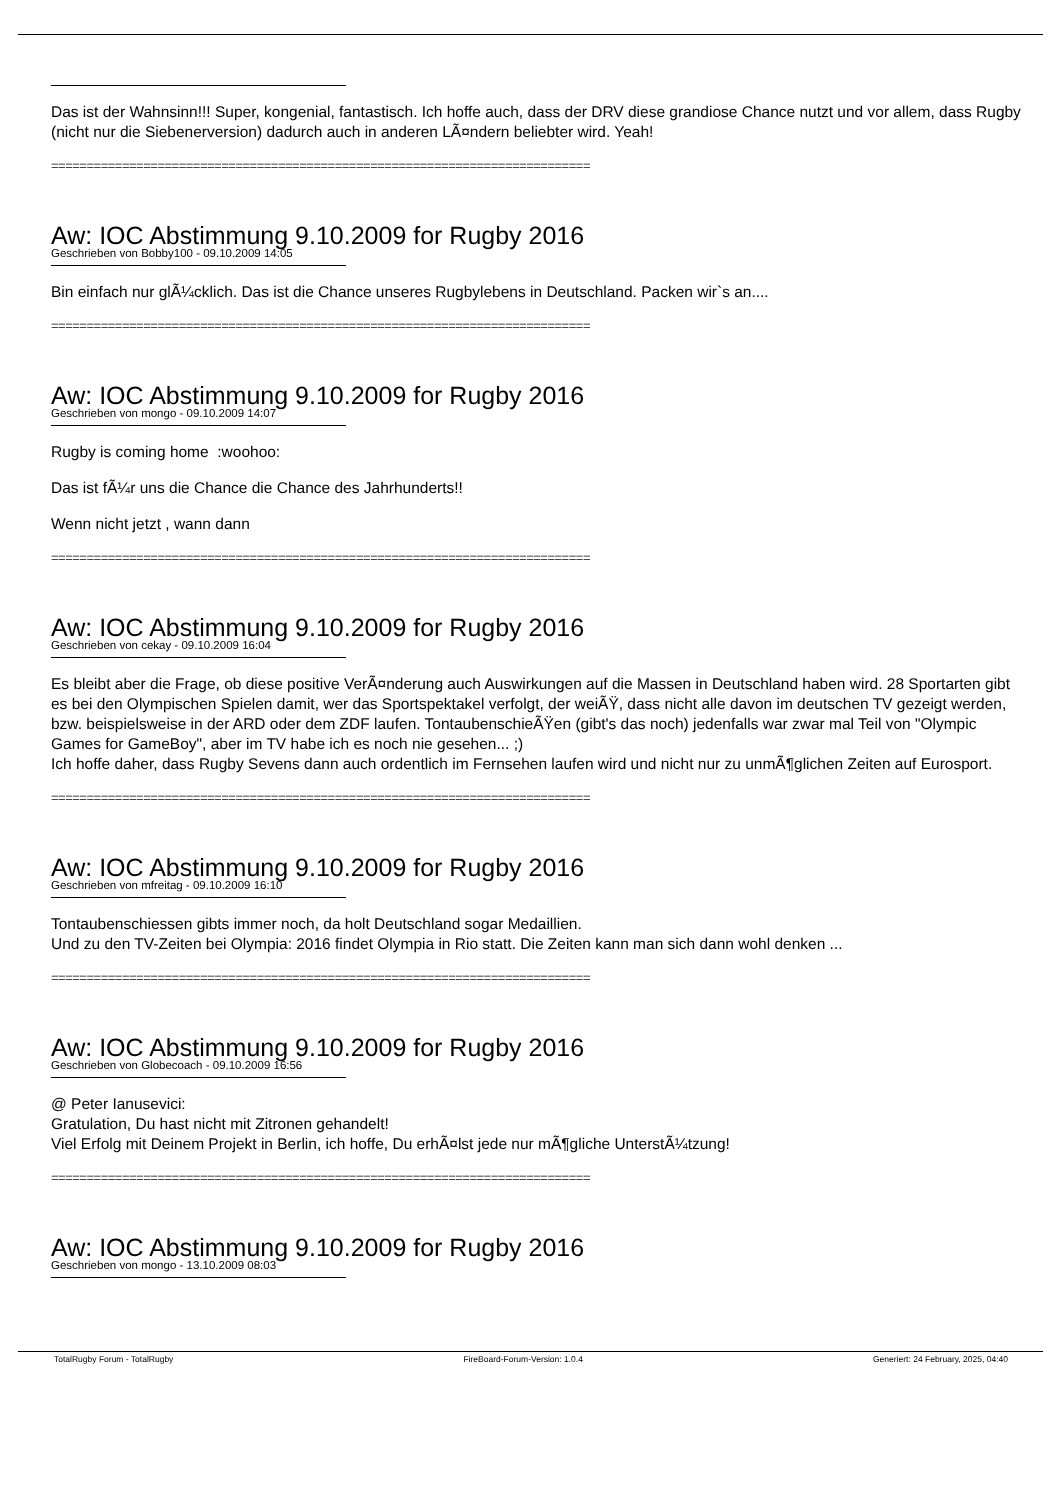Das ist der Wahnsinn!!! Super, kongenial, fantastisch. Ich hoffe auch, dass der DRV diese grandiose Chance nutzt und vor allem, dass Rugby (nicht nur die Siebenerversion) dadurch auch in anderen LÃ¤ndern beliebter wird. Yeah!
============================================================================
Aw: IOC Abstimmung 9.10.2009 for Rugby 2016
Geschrieben von Bobby100 - 09.10.2009 14:05
Bin einfach nur glÃ¼cklich. Das ist die Chance unseres Rugbylebens in Deutschland. Packen wir`s an....
============================================================================
Aw: IOC Abstimmung 9.10.2009 for Rugby 2016
Geschrieben von mongo - 09.10.2009 14:07
Rugby is coming home :woohoo:
Das ist fÃ¼r uns die Chance die Chance des Jahrhunderts!!
Wenn nicht jetzt , wann dann
============================================================================
Aw: IOC Abstimmung 9.10.2009 for Rugby 2016
Geschrieben von cekay - 09.10.2009 16:04
Es bleibt aber die Frage, ob diese positive VerÃ¤nderung auch Auswirkungen auf die Massen in Deutschland haben wird. 28 Sportarten gibt es bei den Olympischen Spielen damit, wer das Sportspektakel verfolgt, der weiÃŸ, dass nicht alle davon im deutschen TV gezeigt werden, bzw. beispielsweise in der ARD oder dem ZDF laufen. TontaubenschieÃŸen (gibt's das noch) jedenfalls war zwar mal Teil von "Olympic Games for GameBoy", aber im TV habe ich es noch nie gesehen... ;)
Ich hoffe daher, dass Rugby Sevens dann auch ordentlich im Fernsehen laufen wird und nicht nur zu unmÃ¶glichen Zeiten auf Eurosport.
============================================================================
Aw: IOC Abstimmung 9.10.2009 for Rugby 2016
Geschrieben von mfreitag - 09.10.2009 16:10
Tontaubenschiessen gibts immer noch, da holt Deutschland sogar Medaillien.
Und zu den TV-Zeiten bei Olympia: 2016 findet Olympia in Rio statt. Die Zeiten kann man sich dann wohl denken ...
============================================================================
Aw: IOC Abstimmung 9.10.2009 for Rugby 2016
Geschrieben von Globecoach - 09.10.2009 16:56
@ Peter Ianusevici:
Gratulation, Du hast nicht mit Zitronen gehandelt!
Viel Erfolg mit Deinem Projekt in Berlin, ich hoffe, Du erhÃ¤lst jede nur mÃ¶gliche UnterstÃ¼tzung!
============================================================================
Aw: IOC Abstimmung 9.10.2009 for Rugby 2016
Geschrieben von mongo - 13.10.2009 08:03
TotalRugby Forum - TotalRugby FireBoard-Forum-Version: 1.0.4 Generiert: 24 February, 2025, 04:40